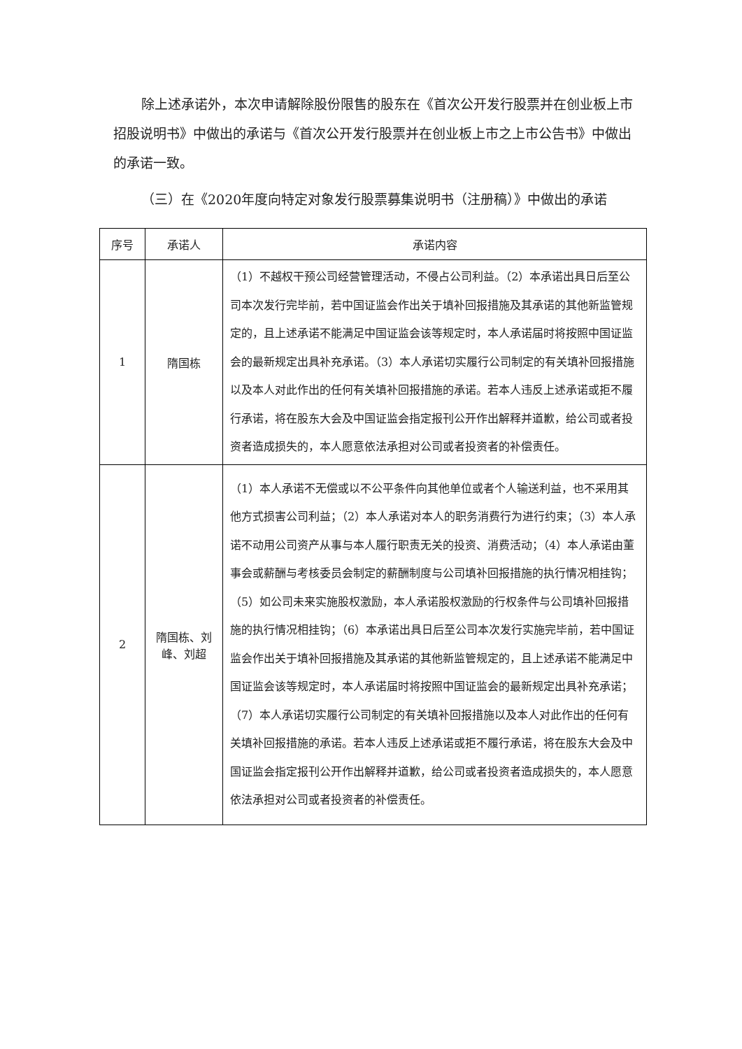除上述承诺外，本次申请解除股份限售的股东在《首次公开发行股票并在创业板上市招股说明书》中做出的承诺与《首次公开发行股票并在创业板上市之上市公告书》中做出的承诺一致。
（三）在《2020年度向特定对象发行股票募集说明书（注册稿）》中做出的承诺
| 序号 | 承诺人 | 承诺内容 |
| --- | --- | --- |
| 1 | 隋国栋 | （1）不越权干预公司经营管理活动，不侵占公司利益。（2）本承诺出具日后至公司本次发行完毕前，若中国证监会作出关于填补回报措施及其承诺的其他新监管规定的，且上述承诺不能满足中国证监会该等规定时，本人承诺届时将按照中国证监会的最新规定出具补充承诺。（3）本人承诺切实履行公司制定的有关填补回报措施以及本人对此作出的任何有关填补回报措施的承诺。若本人违反上述承诺或拒不履行承诺，将在股东大会及中国证监会指定报刊公开作出解释并道歉，给公司或者投资者造成损失的，本人愿意依法承担对公司或者投资者的补偿责任。 |
| 2 | 隋国栋、刘峰、刘超 | （1）本人承诺不无偿或以不公平条件向其他单位或者个人输送利益，也不采用其他方式损害公司利益；（2）本人承诺对本人的职务消费行为进行约束；（3）本人承诺不动用公司资产从事与本人履行职责无关的投资、消费活动；（4）本人承诺由董事会或薪酬与考核委员会制定的薪酬制度与公司填补回报措施的执行情况相挂钩；（5）如公司未来实施股权激励，本人承诺股权激励的行权条件与公司填补回报措施的执行情况相挂钩；（6）本承诺出具日后至公司本次发行实施完毕前，若中国证监会作出关于填补回报措施及其承诺的其他新监管规定的，且上述承诺不能满足中国证监会该等规定时，本人承诺届时将按照中国证监会的最新规定出具补充承诺；（7）本人承诺切实履行公司制定的有关填补回报措施以及本人对此作出的任何有关填补回报措施的承诺。若本人违反上述承诺或拒不履行承诺，将在股东大会及中国证监会指定报刊公开作出解释并道歉，给公司或者投资者造成损失的，本人愿意依法承担对公司或者投资者的补偿责任。 |